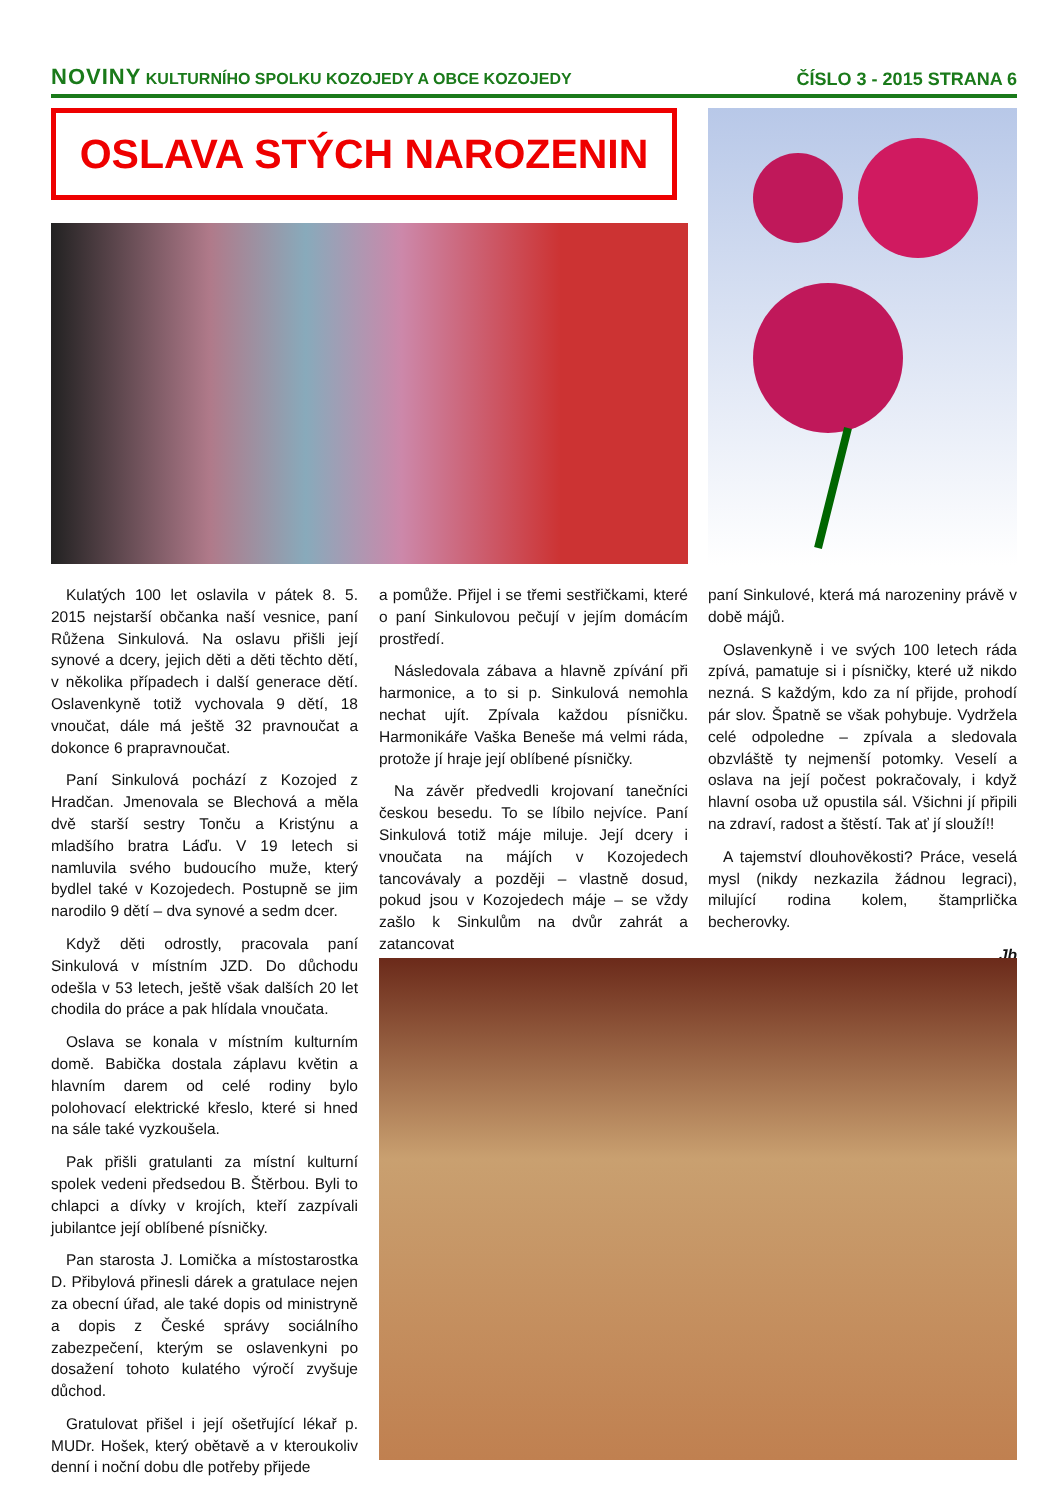NOVINY KULTURNÍHO SPOLKU KOZOJEDY A OBCE KOZOJEDY
ČÍSLO 3 - 2015 STRANA 6
OSLAVA STÝCH NAROZENIN
Kulatých 100 let oslavila v pátek 8. 5. 2015 nejstarší občanka naší vesnice, paní Růžena Sinkulová. Na oslavu přišli její synové a dcery, jejich děti a děti těchto dětí, v několika případech i další generace dětí. Oslavenkyně totiž vychovala 9 dětí, 18 vnoučat, dále má ještě 32 pravnoučat a dokonce 6 prapravnoučat.
Paní Sinkulová pochází z Kozojed z Hradčan. Jmenovala se Blechová a měla dvě starší sestry Tonču a Kristýnu a mladšího bratra Láďu. V 19 letech si namluvila svého budoucího muže, který bydlel také v Kozojedech. Postupně se jim narodilo 9 dětí – dva synové a sedm dcer.
Když děti odrostly, pracovala paní Sinkulová v místním JZD. Do důchodu odešla v 53 letech, ještě však dalších 20 let chodila do práce a pak hlídala vnoučata.
Oslava se konala v místním kulturním domě. Babička dostala záplavu květin a hlavním darem od celé rodiny bylo polohovací elektrické křeslo, které si hned na sále také vyzkoušela.
Pak přišli gratulanti za místní kulturní spolek vedeni předsedou B. Štěrbou. Byli to chlapci a dívky v krojích, kteří zazpívali jubilantce její oblíbené písničky.
Pan starosta J. Lomička a místostarostka D. Přibylová přinesli dárek a gratulace nejen za obecní úřad, ale také dopis od ministryně a dopis z České správy sociálního zabezpečení, kterým se oslavenkyni po dosažení tohoto kulatého výročí zvyšuje důchod.
Gratulovat přišel i její ošetřující lékař p. MUDr. Hošek, který obětavě a v kteroukoliv denní i noční dobu dle potřeby přijede
a pomůže. Přijel i se třemi sestřičkami, které o paní Sinkulovou pečují v jejím domácím prostředí.
Následovala zábava a hlavně zpívání při harmonice, a to si p. Sinkulová nemohla nechat ujít. Zpívala každou písničku. Harmonikáře Vaška Beneše má velmi ráda, protože jí hraje její oblíbené písničky.
Na závěr předvedli krojovaní tanečníci českou besedu. To se líbilo nejvíce. Paní Sinkulová totiž máje miluje. Její dcery i vnoučata na májích v Kozojedech tancovávaly a později – vlastně dosud, pokud jsou v Kozojedech máje – se vždy zašlo k Sinkulům na dvůr zahrát a zatancovat
paní Sinkulové, která má narozeniny právě v době májů.
Oslavenkyně i ve svých 100 letech ráda zpívá, pamatuje si i písničky, které už nikdo nezná. S každým, kdo za ní přijde, prohodí pár slov. Špatně se však pohybuje. Vydržela celé odpoledne – zpívala a sledovala obzvláště ty nejmenší potomky. Veselí a oslava na její počest pokračovaly, i když hlavní osoba už opustila sál. Všichni jí připili na zdraví, radost a štěstí. Tak ať jí slouží!!
A tajemství dlouhověkosti? Práce, veselá mysl (nikdy nezkazila žádnou legraci), milující rodina kolem, štamprlička becherovky.
Jb